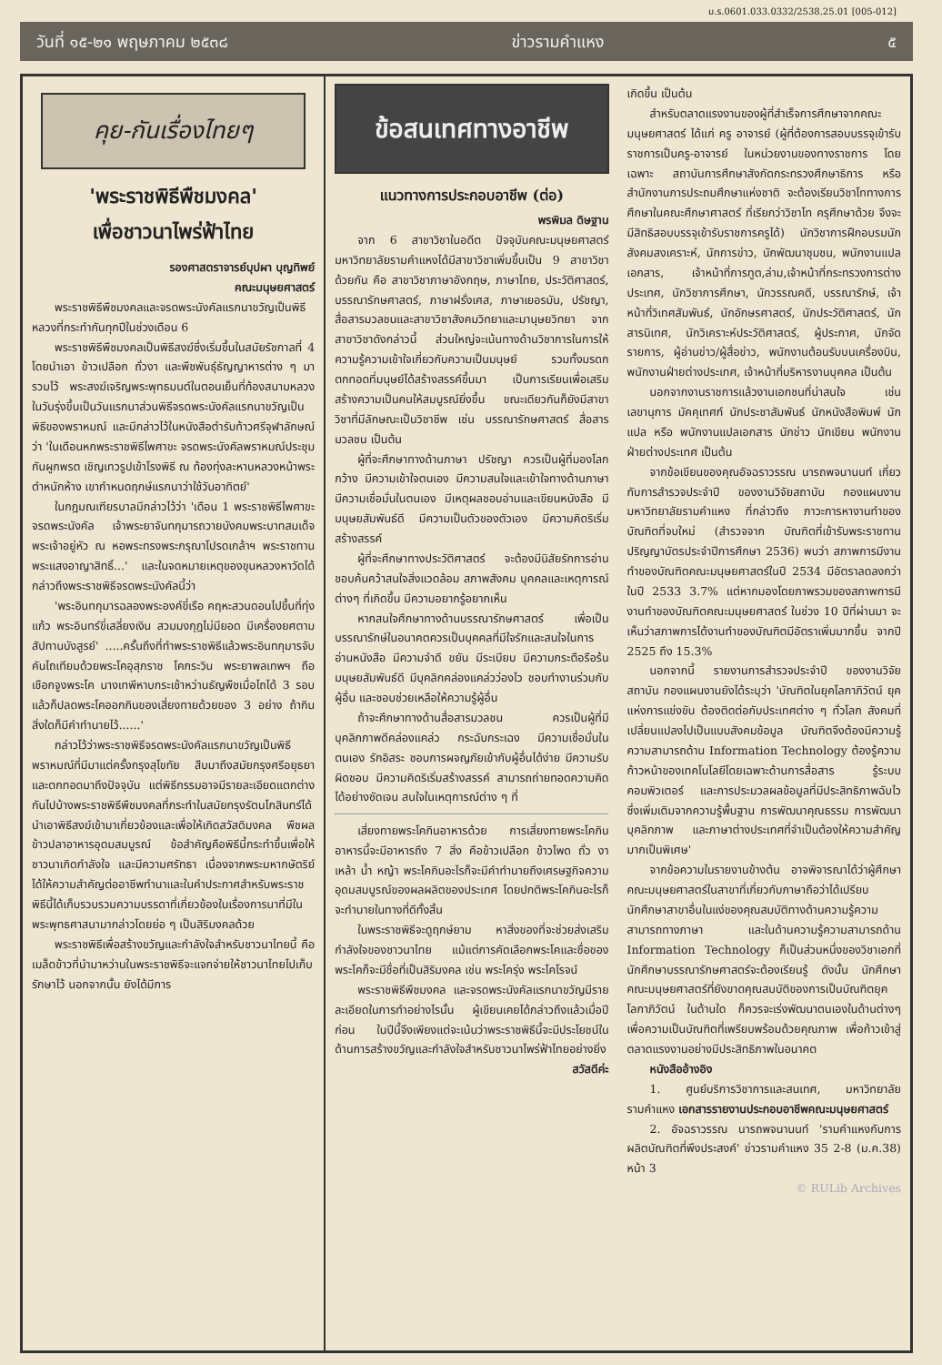ม.ร.0601.033.0332/2538.25.01 [005-012]
วันที่ ๑๕-๒๑ พฤษภาคม ๒๕๓๘ ข่าวรามคำแหง ๕
คุย-กันเรื่องไทยๆ
'พระราชพิธีพืชมงคล'
เพื่อชาวนาไพร่ฟ้าไทย
รองศาสตราจารย์บุปผา บุญทิพย์
คณะมนุษยศาสตร์
พระราชพิธีพืชมงคลและจรดพระนังคัลแรกนาขวัญเป็นพิธีหลวงที่กระทำกันทุกปีในช่วงเดือน 6
พระราชพิธีพืชมงคลเป็นพิธีสงฆ์ซึ่งเริ่มขึ้นในสมัยรัชกาลที่ 4 โดยนำเอา ข้าวเปลือก ถั่วงา และพืชพันธุ์ธัญญาหารต่าง ๆ มารวมไว้ พระสงฆ์เจริญพระพุทธมนต์ในตอนเย็นที่ท้องสนามหลวงในวันรุ่งขึ้นเป็นวันแรกนาส่วนพิธีจรดพระนังคัลแรกนาขวัญเป็นพิธีของพราหมณ์ และมีกล่าวไว้ในหนังสือตำรับท้าวศรีจุฬาลักษณ์ว่า 'ในเดือนหกพระราชพิธีไพศาขะ จรดพระนังคัลพราหมณ์ประชุมกันผูกพรต เชิญเทวรูปเข้าโรงพิธี ณ ท้องทุ่งละหานหลวงหน้าพระตำหนักห้าง เขากำหนดฤกษ์แรกนาว่าใช้วันอาทิตย์'
ในกฎมณเฑียรบาลมีกล่าวไว้ว่า 'เดือน 1 พระราชพิธีไพศาขะจรดพระนังคัล เจ้าพระยาจันทกุมารถวายบังคมพระบาทสมเด็จพระเจ้าอยู่หัว ณ หอพระทรงพระกรุณาโปรดเกล้าฯ พระราชทานพระแสงอาญาสิทธิ์...' และในจดหมายเหตุของขุนหลวงหาวัดได้กล่าวถึงพระราชพิธีจรดพระนังคัลนี้ว่า
'พระอินทกุมารฉลองพระองค์ขี่เรือ คฤหะสวนดอนไปขึ้นที่ทุ่งแก้ว พระอินทร์ขี่เสลี่ยงเงิน สวมมงกุฎไม่มียอด มีเครื่องยศตามสัปทานบังสูรย์' .....ครั้นถึงที่ทำพระราชพิธีแล้วพระอินทกุมารจับคันไถเทียมด้วยพระโคอุสุภราช โคกระวิน พระยาพลเทพฯ ถือเชือกจูงพระโค นางเทพีหาบกระเช้าหว่านธัญพืชเมื่อไถได้ 3 รอบ แล้วก็ปลดพระโคออกกินของเสี่ยงทายด้วยของ 3 อย่าง ถ้ากินสิ่งใดก็มีคำทำนายไว้......'
กล่าวไว้ว่าพระราชพิธีจรดพระนังคัลแรกนาขวัญเป็นพิธีพราหมณ์ที่มีมาแต่ครั้งกรุงสุโขทัย สืบมาถึงสมัยกรุงศรีอยุธยา และตกทอดมาถึงปัจจุบัน แต่พิธีกรรมอาจมีรายละเอียดแตกต่างกันไปบ้างพระราชพิธีพืชมงคลที่กระทำในสมัยกรุงรัตนโกสินทร์ได้นำเอาพิธีสงฆ์เข้ามาเกี่ยวข้องและเพื่อให้เกิดสวัสดิมงคล พืชผลข้าวปลาอาหารอุดมสมบูรณ์ ข้อสำคัญคือพิธีนี้กระทำขึ้นเพื่อให้ชาวนาเกิดกำลังใจ และมีความศรัทธา เนื่องจากพระมหากษัตริย์ได้ให้ความสำคัญต่ออาชีพทำนาและในคำประกาศสำหรับพระราชพิธีนี้ได้เก็บรวบรวมความบรรดาที่เกี่ยวข้องในเรื่องการนาที่มีในพระพุทธศาสนามากล่าวโดยย่อ ๆ เป็นสิริมงคลด้วย
พระราชพิธีเพื่อสร้างขวัญและกำลังใจสำหรับชาวนาไทยนี้ คือ เมล็ดข้าวที่นำมาหว่านในพระราชพิธีจะแจกจ่ายให้ชาวนาไทยไปเก็บรักษาไว้ นอกจากนั้น ยังได้มีการ
ข้อสนเทศทางอาชีพ
แนวทางการประกอบอาชีพ (ต่อ)
พรพิมล ดิษฐาน
จาก 6 สาขาวิชาในอดีต ปัจจุบันคณะมนุษยศาสตร์มหาวิทยาลัยรามคำแหงได้มีสาขาวิชาเพิ่มขึ้นเป็น 9 สาขาวิชาด้วยกัน คือ สาขาวิชาภาษาอังกฤษ, ภาษาไทย, ประวัติศาสตร์, บรรณารักษศาสตร์, ภาษาฝรั่งเศส, ภาษาเยอรมัน, ปรัชญา, สื่อสารมวลชนและสาขาวิชาสังคมวิทยาและมานุษยวิทยา จากสาขาวิชาดังกล่าวนี้ ส่วนใหญ่จะเน้นทางด้านวิชาการในการให้ความรู้ความเข้าใจเกี่ยวกับความเป็นมนุษย์ รวมทั้งมรดกตกทอดที่มนุษย์ได้สร้างสรรค์ขึ้นมา เป็นการเรียนเพื่อเสริมสร้างความเป็นคนให้สมบูรณ์ยิ่งขึ้น ขณะเดียวกันก็ยังมีสาขาวิชาที่มีลักษณะเป็นวิชาชีพ เช่น บรรณารักษศาสตร์ สื่อสารมวลชน เป็นต้น
ผู้ที่จะศึกษาทางด้านภาษา ปรัชญา ควรเป็นผู้ที่มองโลกกว้าง มีความเข้าใจตนเอง มีความสนใจและเข้าใจทางด้านภาษา มีความเชื่อมั่นในตนเอง มีเหตุผลชอบอ่านและเขียนหนังสือ มีมนุษยสัมพันธ์ดี มีความเป็นตัวของตัวเอง มีความคิดริเริ่มสร้างสรรค์
ผู้ที่จะศึกษาทางประวัติศาสตร์ จะต้องมีนิสัยรักการอ่าน ชอบค้นคว้าสนใจสิ่งแวดล้อม สภาพสังคม บุคคลและเหตุการณ์ต่างๆ ที่เกิดขึ้น มีความอยากรู้อยากเห็น
หากสนใจศึกษาทางด้านบรรณารักษศาสตร์ เพื่อเป็นบรรณารักษ์ในอนาคตควรเป็นบุคคลที่มีใจรักและสนใจในการอ่านหนังสือ มีความจำดี ขยัน มีระเบียบ มีความกระตือรือร้น มนุษยสัมพันธ์ดี มีบุคลิกคล่องแคล่วว่องไว ชอบทำงานร่วมกับผู้อื่น และชอบช่วยเหลือให้ความรู้ผู้อื่น
ถ้าจะศึกษาทางด้านสื่อสารมวลชน ควรเป็นผู้ที่มีบุคลิกภาพดีคล่องแคล่ว กระฉับกระเฉง มีความเชื่อมั่นในตนเอง รักอิสระ ชอบการผจญภัยเข้ากับผู้อื่นได้ง่าย มีความรับผิดชอบ มีความคิดริเริ่มสร้างสรรค์ สามารถถ่ายทอดความคิดได้อย่างชัดเจน สนใจในเหตุการณ์ต่าง ๆ ที่
เสี่ยงทายพระโคกินอาหารด้วย การเสี่ยงทายพระโคกินอาหารนี้จะมีอาหารถึง 7 สิ่ง คือข้าวเปลือก ข้าวโพด ถั่ว งา เหล้า น้ำ หญ้า พระโคกินอะไรก็จะมีคำทำนายถึงเศรษฐกิจความอุดมสมบูรณ์ของผลผลิตของประเทศ โดยปกติพระโคกินอะไรก็จะทำนายในทางที่ดีทั้งสิ้น
ในพระราชพิธีจะดูฤกษ์ยาม หาสิ่งของที่จะช่วยส่งเสริมกำลังใจของชาวนาไทย แม้แต่การคัดเลือกพระโคและชื่อของพระโคก็จะมีชื่อที่เป็นสิริมงคล เช่น พระโครุ่ง พระโคโรจน์
พระราชพิธีพืชมงคล และจรดพระนังคัลแรกนาขวัญมีรายละเอียดในการทำอย่างไรนั้น ผู้เขียนเคยได้กล่าวถึงแล้วเมื่อปีก่อน ในปีนี้จึงเพียงแต่จะเน้นว่าพระราชพิธีนี้จะมีประโยชน์ในด้านการสร้างขวัญและกำลังใจสำหรับชาวนาไพร่ฟ้าไทยอย่างยิ่ง
สวัสดีค่ะ
เกิดขึ้น เป็นต้น
สำหรับตลาดแรงงานของผู้ที่สำเร็จการศึกษาจากคณะมนุษยศาสตร์ ได้แก่ ครู อาจารย์ (ผู้ที่ต้องการสอบบรรจุเข้ารับราชการเป็นครู-อาจารย์ ในหน่วยงานของทางราชการ โดยเฉพาะ สถาบันการศึกษาสังกัดกระทรวงศึกษาธิการ หรือสำนักงานการประถมศึกษาแห่งชาติ จะต้องเรียนวิชาโททางการศึกษาในคณะศึกษาศาสตร์ ที่เรียกว่าวิชาโท ครุศึกษาด้วย จึงจะมีสิทธิสอบบรรจุเข้ารับราชการครูได้) นักวิชาการฝึกอบรมนักสังคมสงเคราะห์, นักการข่าว, นักพัฒนาชุมชน, พนักงานแปลเอกสาร, เจ้าหน้าที่การทูต,ล่าม,เจ้าหน้าที่กระทรวงการต่างประเทศ, นักวิชาการศึกษา, นักวรรณคดี, บรรณารักษ์, เจ้าหน้าที่วิเทศสัมพันธ์, นักอักษรศาสตร์, นักประวัติศาสตร์, นักสารนิเทศ, นักวิเคราะห์ประวัติศาสตร์, ผู้ประกาศ, นักจัดรายการ, ผู้อ่านข่าว/ผู้สื่อข่าว, พนักงานต้อนรับบนเครื่องบิน, พนักงานฝ่ายต่างประเทศ, เจ้าหน้าที่บริหารงานบุคคล เป็นต้น
นอกจากงานราชการแล้วงานเอกชนที่น่าสนใจ เช่น เลขานุการ มัคคุเทศก์ นักประชาสัมพันธ์ นักหนังสือพิมพ์ นักแปล หรือ พนักงานแปลเอกสาร นักข่าว นักเขียน พนักงานฝ่ายต่างประเทศ เป็นต้น
จากข้อเขียนของคุณอัจฉราวรรณ นารถพจนานนท์ เกี่ยวกับการสำรวจประจำปี ของงานวิจัยสถาบัน กองแผนงาน มหาวิทยาลัยรามคำแหง ที่กล่าวถึง ภาวะการหางานทำของบัณฑิตที่จบใหม่ (สำรวจจาก บัณฑิตที่เข้ารับพระราชทานปริญญาบัตรประจำปีการศึกษา 2536) พบว่า สภาพการมีงานทำของบัณฑิตคณะมนุษยศาสตร์ในปี 2534 มีอัตราลดลงกว่าในปี 2533 3.7% แต่หากมองโดยภาพรวมของสภาพการมีงานทำของบัณฑิตคณะมนุษยศาสตร์ ในช่วง 10 ปีที่ผ่านมา จะเห็นว่าสภาพการได้งานทำของบัณฑิตมีอัตราเพิ่มมากขึ้น จากปี 2525 ถึง 15.3%
นอกจากนี้ รายงานการสำรวจประจำปี ของงานวิจัยสถาบัน กองแผนงานยังได้ระบุว่า 'บัณฑิตในยุคโลกาภิวัตน์ ยุคแห่งการแข่งขัน ต้องติดต่อกับประเทศต่าง ๆ ทั่วโลก สังคมที่เปลี่ยนแปลงไปเป็นแบบสังคมข้อมูล บัณฑิตจึงต้องมีความรู้ความสามารถด้าน Information Technology ต้องรู้ความก้าวหน้าของเทคโนโลยีโดยเฉพาะด้านการสื่อสาร รู้ระบบคอมพิวเตอร์ และการประมวลผลข้อมูลที่มีประสิทธิภาพฉับไว ซึ่งเพิ่มเติมจากความรู้พื้นฐาน การพัฒนาคุณธรรม การพัฒนาบุคลิกภาพ และภาษาต่างประเทศที่จำเป็นต้องให้ความสำคัญมากเป็นพิเศษ'
จากข้อความในรายงานข้างต้น อาจพิจารณาได้ว่าผู้ศึกษาคณะมนุษยศาสตร์ในสาขาที่เกี่ยวกับภาษาถือว่าได้เปรียบนักศึกษาสาขาอื่นในแง่ของคุณสมบัติทางด้านความรู้ความสามารถทางภาษา และในด้านความรู้ความสามารถด้าน Information Technology ก็เป็นส่วนหนึ่งของวิชาเอกที่นักศึกษาบรรณารักษศาสตร์จะต้องเรียนรู้ ดังนั้น นักศึกษาคณะมนุษยศาสตร์ที่ยังขาดคุณสมบัติของการเป็นบัณฑิตยุคโลกาภิวัตน์ ในด้านใด ก็ควรจะเร่งพัฒนาตนเองในด้านต่างๆ เพื่อความเป็นบัณฑิตที่เพรียบพร้อมด้วยคุณภาพ เพื่อก้าวเข้าสู่ตลาดแรงงานอย่างมีประสิทธิภาพในอนาคต
หนังสืออ้างอิง
1. ศูนย์บริการวิชาการและสนเทศ, มหาวิทยาลัยรามคำแหง เอกสารรายงานประกอบอาชีพคณะมนุษยศาสตร์
2. อัจฉราวรรณ นารถพจนานนท์ 'รามคำแหงกับการผลิตบัณฑิตที่พึงประสงค์' ข่าวรามคำแหง 35 2-8 (ม.ค.38) หน้า 3
© RULib Archives